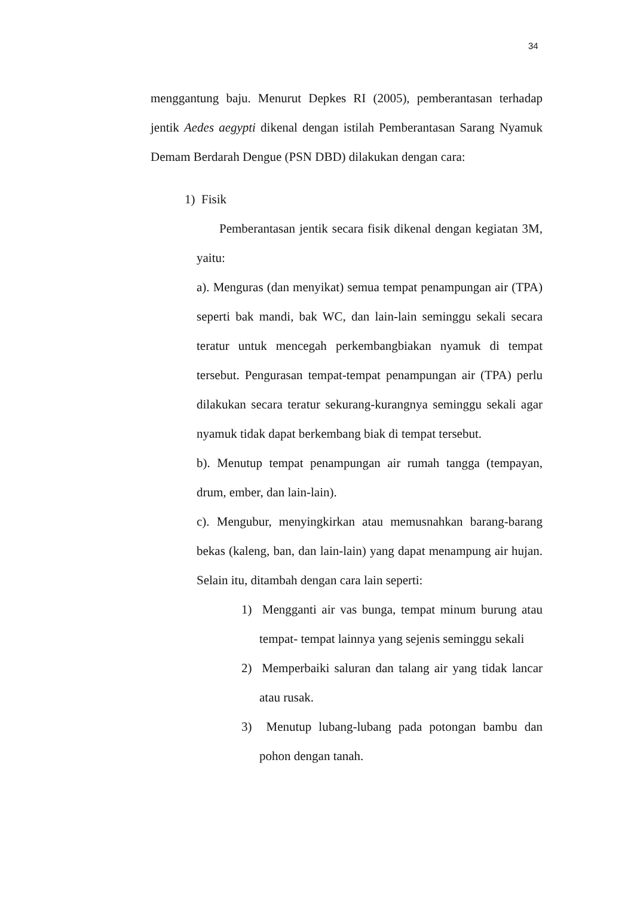34
menggantung baju. Menurut Depkes RI (2005), pemberantasan terhadap jentik Aedes aegypti dikenal dengan istilah Pemberantasan Sarang Nyamuk Demam Berdarah Dengue (PSN DBD) dilakukan dengan cara:
1) Fisik
Pemberantasan jentik secara fisik dikenal dengan kegiatan 3M, yaitu:
a). Menguras (dan menyikat) semua tempat penampungan air (TPA) seperti bak mandi, bak WC, dan lain-lain seminggu sekali secara teratur untuk mencegah perkembangbiakan nyamuk di tempat tersebut. Pengurasan tempat-tempat penampungan air (TPA) perlu dilakukan secara teratur sekurang-kurangnya seminggu sekali agar nyamuk tidak dapat berkembang biak di tempat tersebut.
b). Menutup tempat penampungan air rumah tangga (tempayan, drum, ember, dan lain-lain).
c). Mengubur, menyingkirkan atau memusnahkan barang-barang bekas (kaleng, ban, dan lain-lain) yang dapat menampung air hujan. Selain itu, ditambah dengan cara lain seperti:
1) Mengganti air vas bunga, tempat minum burung atau tempat- tempat lainnya yang sejenis seminggu sekali
2) Memperbaiki saluran dan talang air yang tidak lancar atau rusak.
3) Menutup lubang-lubang pada potongan bambu dan pohon dengan tanah.